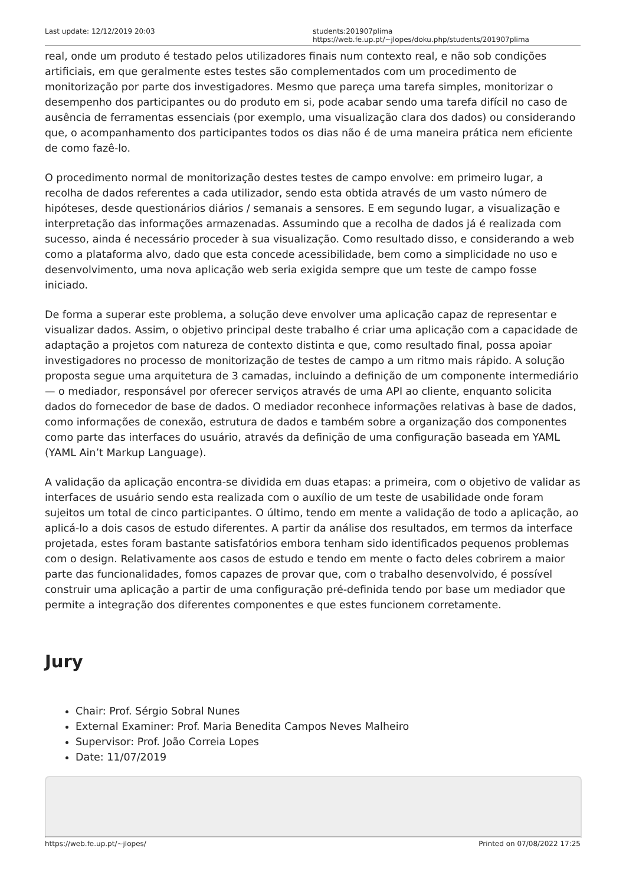Last update: 12/12/2019 20:03 students:201907plima https://web.fe.up.pt/~jlopes/doku.php/students/201907plima
real, onde um produto é testado pelos utilizadores finais num contexto real, e não sob condições artificiais, em que geralmente estes testes são complementados com um procedimento de monitorização por parte dos investigadores. Mesmo que pareça uma tarefa simples, monitorizar o desempenho dos participantes ou do produto em si, pode acabar sendo uma tarefa difícil no caso de ausência de ferramentas essenciais (por exemplo, uma visualização clara dos dados) ou considerando que, o acompanhamento dos participantes todos os dias não é de uma maneira prática nem eficiente de como fazê-lo.
O procedimento normal de monitorização destes testes de campo envolve: em primeiro lugar, a recolha de dados referentes a cada utilizador, sendo esta obtida através de um vasto número de hipóteses, desde questionários diários / semanais a sensores. E em segundo lugar, a visualização e interpretação das informações armazenadas. Assumindo que a recolha de dados já é realizada com sucesso, ainda é necessário proceder à sua visualização. Como resultado disso, e considerando a web como a plataforma alvo, dado que esta concede acessibilidade, bem como a simplicidade no uso e desenvolvimento, uma nova aplicação web seria exigida sempre que um teste de campo fosse iniciado.
De forma a superar este problema, a solução deve envolver uma aplicação capaz de representar e visualizar dados. Assim, o objetivo principal deste trabalho é criar uma aplicação com a capacidade de adaptação a projetos com natureza de contexto distinta e que, como resultado final, possa apoiar investigadores no processo de monitorização de testes de campo a um ritmo mais rápido. A solução proposta segue uma arquitetura de 3 camadas, incluindo a definição de um componente intermediário — o mediador, responsável por oferecer serviços através de uma API ao cliente, enquanto solicita dados do fornecedor de base de dados. O mediador reconhece informações relativas à base de dados, como informações de conexão, estrutura de dados e também sobre a organização dos componentes como parte das interfaces do usuário, através da definição de uma configuração baseada em YAML (YAML Ain’t Markup Language).
A validação da aplicação encontra-se dividida em duas etapas: a primeira, com o objetivo de validar as interfaces de usuário sendo esta realizada com o auxílio de um teste de usabilidade onde foram sujeitos um total de cinco participantes. O último, tendo em mente a validação de todo a aplicação, ao aplicá-lo a dois casos de estudo diferentes. A partir da análise dos resultados, em termos da interface projetada, estes foram bastante satisfatórios embora tenham sido identificados pequenos problemas com o design. Relativamente aos casos de estudo e tendo em mente o facto deles cobrirem a maior parte das funcionalidades, fomos capazes de provar que, com o trabalho desenvolvido, é possível construir uma aplicação a partir de uma configuração pré-definida tendo por base um mediador que permite a integração dos diferentes componentes e que estes funcionem corretamente.
Jury
Chair: Prof. Sérgio Sobral Nunes
External Examiner: Prof. Maria Benedita Campos Neves Malheiro
Supervisor: Prof. João Correia Lopes
Date: 11/07/2019
https://web.fe.up.pt/~jlopes/ Printed on 07/08/2022 17:25